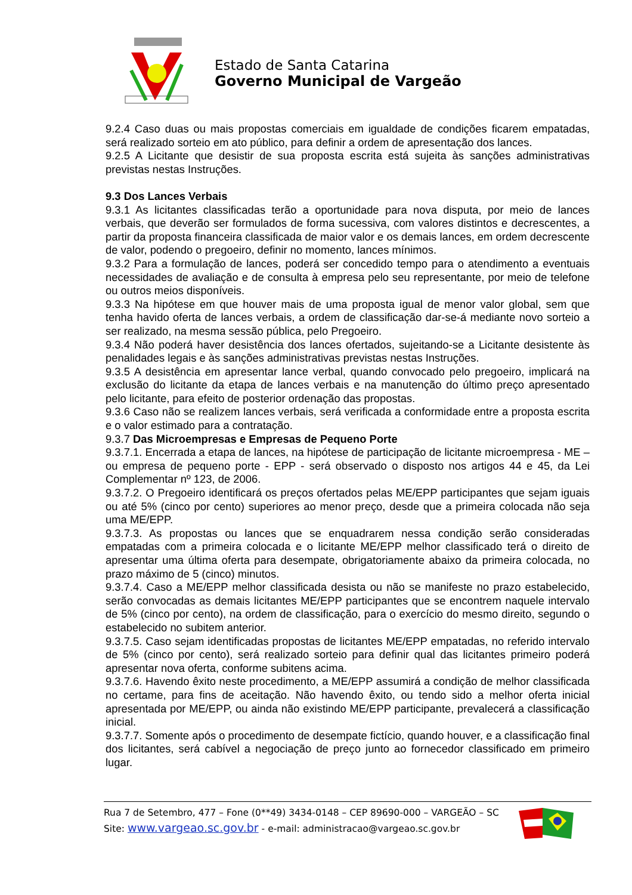Estado de Santa Catarina
Governo Municipal de Vargeão
9.2.4 Caso duas ou mais propostas comerciais em igualdade de condições ficarem empatadas, será realizado sorteio em ato público, para definir a ordem de apresentação dos lances.
9.2.5 A Licitante que desistir de sua proposta escrita está sujeita às sanções administrativas previstas nestas Instruções.
9.3 Dos Lances Verbais
9.3.1 As licitantes classificadas terão a oportunidade para nova disputa, por meio de lances verbais, que deverão ser formulados de forma sucessiva, com valores distintos e decrescentes, a partir da proposta financeira classificada de maior valor e os demais lances, em ordem decrescente de valor, podendo o pregoeiro, definir no momento, lances mínimos.
9.3.2 Para a formulação de lances, poderá ser concedido tempo para o atendimento a eventuais necessidades de avaliação e de consulta à empresa pelo seu representante, por meio de telefone ou outros meios disponíveis.
9.3.3 Na hipótese em que houver mais de uma proposta igual de menor valor global, sem que tenha havido oferta de lances verbais, a ordem de classificação dar-se-á mediante novo sorteio a ser realizado, na mesma sessão pública, pelo Pregoeiro.
9.3.4 Não poderá haver desistência dos lances ofertados, sujeitando-se a Licitante desistente às penalidades legais e às sanções administrativas previstas nestas Instruções.
9.3.5 A desistência em apresentar lance verbal, quando convocado pelo pregoeiro, implicará na exclusão do licitante da etapa de lances verbais e na manutenção do último preço apresentado pelo licitante, para efeito de posterior ordenação das propostas.
9.3.6 Caso não se realizem lances verbais, será verificada a conformidade entre a proposta escrita e o valor estimado para a contratação.
9.3.7 Das Microempresas e Empresas de Pequeno Porte
9.3.7.1. Encerrada a etapa de lances, na hipótese de participação de licitante microempresa - ME – ou empresa de pequeno porte - EPP - será observado o disposto nos artigos 44 e 45, da Lei Complementar nº 123, de 2006.
9.3.7.2. O Pregoeiro identificará os preços ofertados pelas ME/EPP participantes que sejam iguais ou até 5% (cinco por cento) superiores ao menor preço, desde que a primeira colocada não seja uma ME/EPP.
9.3.7.3. As propostas ou lances que se enquadrarem nessa condição serão consideradas empatadas com a primeira colocada e o licitante ME/EPP melhor classificado terá o direito de apresentar uma última oferta para desempate, obrigatoriamente abaixo da primeira colocada, no prazo máximo de 5 (cinco) minutos.
9.3.7.4. Caso a ME/EPP melhor classificada desista ou não se manifeste no prazo estabelecido, serão convocadas as demais licitantes ME/EPP participantes que se encontrem naquele intervalo de 5% (cinco por cento), na ordem de classificação, para o exercício do mesmo direito, segundo o estabelecido no subitem anterior.
9.3.7.5. Caso sejam identificadas propostas de licitantes ME/EPP empatadas, no referido intervalo de 5% (cinco por cento), será realizado sorteio para definir qual das licitantes primeiro poderá apresentar nova oferta, conforme subitens acima.
9.3.7.6. Havendo êxito neste procedimento, a ME/EPP assumirá a condição de melhor classificada no certame, para fins de aceitação. Não havendo êxito, ou tendo sido a melhor oferta inicial apresentada por ME/EPP, ou ainda não existindo ME/EPP participante, prevalecerá a classificação inicial.
9.3.7.7. Somente após o procedimento de desempate fictício, quando houver, e a classificação final dos licitantes, será cabível a negociação de preço junto ao fornecedor classificado em primeiro lugar.
Rua 7 de Setembro, 477 – Fone (0**49) 3434-0148 – CEP 89690-000 – VARGEÃO – SC
Site: www.vargeao.sc.gov.br - e-mail: administracao@vargeao.sc.gov.br